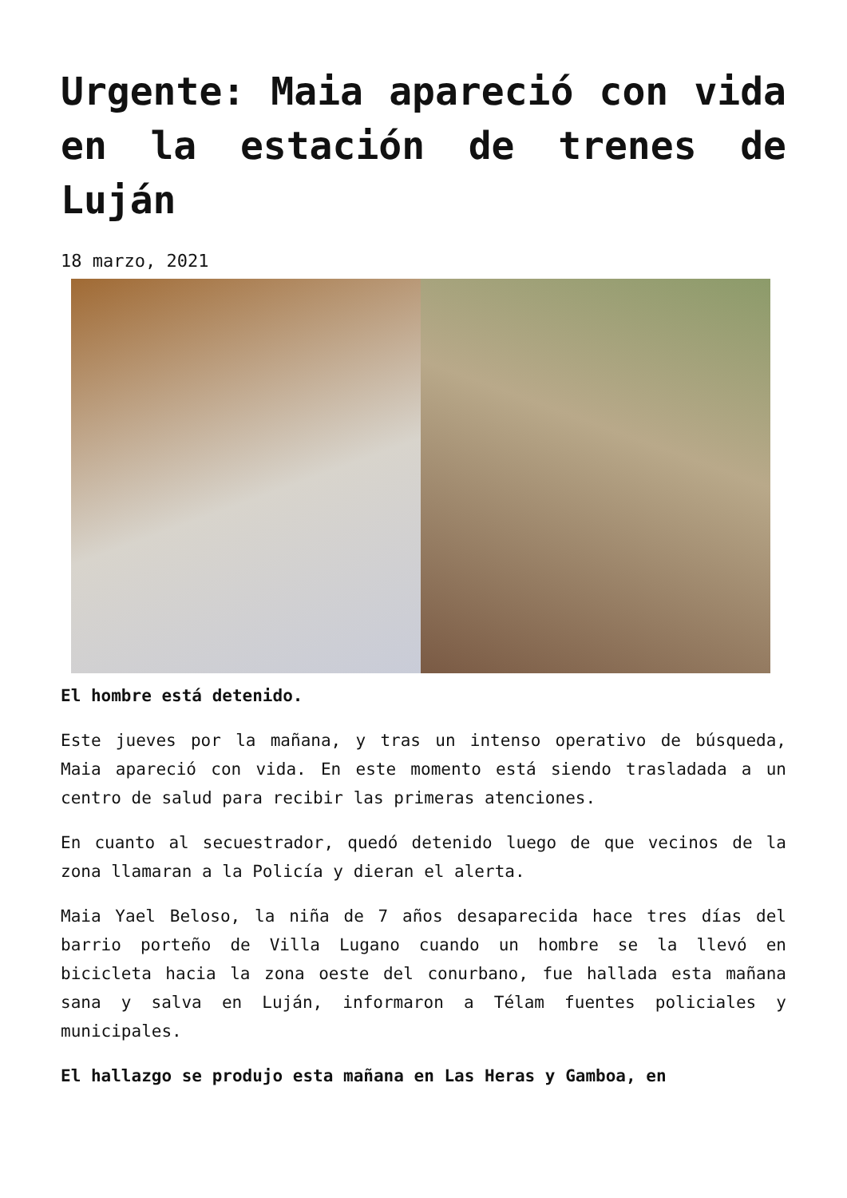Urgente: Maia apareció con vida en la estación de trenes de Luján
18 marzo, 2021
El hombre está detenido.
Este jueves por la mañana, y tras un intenso operativo de búsqueda, Maia apareció con vida. En este momento está siendo trasladada a un centro de salud para recibir las primeras atenciones.
En cuanto al secuestrador, quedó detenido luego de que vecinos de la zona llamaran a la Policía y dieran el alerta.
Maia Yael Beloso, la niña de 7 años desaparecida hace tres días del barrio porteño de Villa Lugano cuando un hombre se la llevó en bicicleta hacia la zona oeste del conurbano, fue hallada esta mañana sana y salva en Luján, informaron a Télam fuentes policiales y municipales.
El hallazgo se produjo esta mañana en Las Heras y Gamboa, en